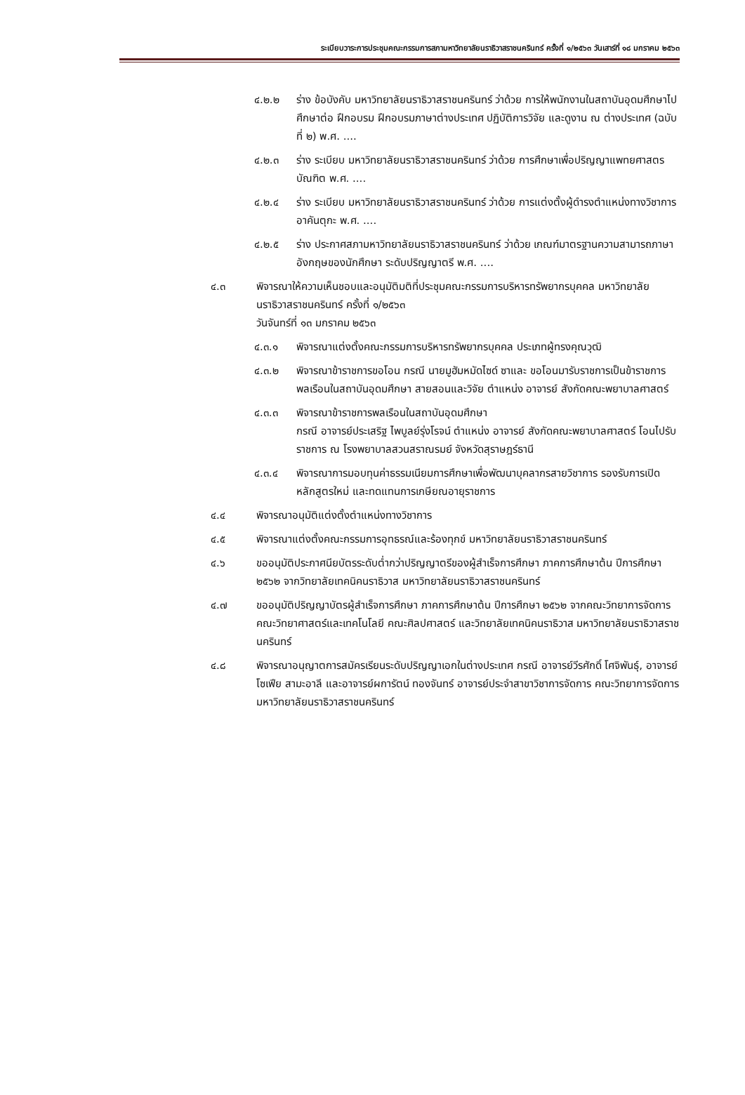ระเบียบวาระการประชุมคณะกรรมการสภามหาวิทยาลัยนราธิวาสราชนครินทร์ ครั้งที่ ๑/๒๕๖๓ วันเสาร์ที่ ๑๘ มกราคม ๒๕๖๓
๔.๒.๒ ร่าง ข้อบังคับ มหาวิทยาลัยนราธิวาสราชนครินทร์ ว่าด้วย การให้พนักงานในสถาบันอุดมศึกษาไปศึกษาต่อ ฝึกอบรม ฝึกอบรมภาษาต่างประเทศ ปฏิบัติการวิจัย และดูงาน ณ ต่างประเทศ (ฉบับที่ ๒) พ.ศ. ....
๔.๒.๓ ร่าง ระเบียบ มหาวิทยาลัยนราธิวาสราชนครินทร์ ว่าด้วย การศึกษาเพื่อปริญญาแพทยศาสตรบัณฑิต พ.ศ. ....
๔.๒.๔ ร่าง ระเบียบ มหาวิทยาลัยนราธิวาสราชนครินทร์ ว่าด้วย การแต่งตั้งผู้ดำรงตำแหน่งทางวิชาการอาคันตุกะ พ.ศ. ....
๔.๒.๕ ร่าง ประกาศสภามหาวิทยาลัยนราธิวาสราชนครินทร์ ว่าด้วย เกณฑ์มาตรฐานความสามารถภาษาอังกฤษของนักศึกษา ระดับปริญญาตรี พ.ศ. ....
๔.๓ พิจารณาให้ความเห็นชอบและอนุมัติมติที่ประชุมคณะกรรมการบริหารทรัพยากรบุคคล มหาวิทยาลัยนราธิวาสราชนครินทร์ ครั้งที่ ๑/๒๕๖๓
วันจันทร์ที่ ๑๓ มกราคม ๒๕๖๓
๔.๓.๑ พิจารณาแต่งตั้งคณะกรรมการบริหารทรัพยากรบุคคล ประเภทผู้ทรงคุณวุฒิ
๔.๓.๒ พิจารณาข้าราชการขอโอน กรณี นายมูฮัมหมัดไซด์ ซาและ ขอโอนมารับราชการเป็นข้าราชการพลเรือนในสถาบันอุดมศึกษา สายสอนและวิจัย ตำแหน่ง อาจารย์ สังกัดคณะพยาบาลศาสตร์
๔.๓.๓ พิจารณาข้าราชการพลเรือนในสถาบันอุดมศึกษา
กรณี อาจารย์ประเสริฐ ไพบูลย์รุ่งโรจน์ ตำแหน่ง อาจารย์ สังกัดคณะพยาบาลศาสตร์ โอนไปรับราชการ ณ โรงพยาบาลสวนสราณรมย์ จังหวัดสุราษฎร์ธานี
๔.๓.๔ พิจารณาการมอบทุนค่าธรรมเนียมการศึกษาเพื่อพัฒนาบุคลากรสายวิชาการ รองรับการเปิดหลักสูตรใหม่ และทดแทนการเกษียณอายุราชการ
๔.๔ พิจารณาอนุมัติแต่งตั้งตำแหน่งทางวิชาการ
๔.๕ พิจารณาแต่งตั้งคณะกรรมการอุทธรณ์และร้องทุกข์ มหาวิทยาลัยนราธิวาสราชนครินทร์
๔.๖ ขออนุมัติประกาศนียบัตรระดับต่ำกว่าปริญญาตรีของผู้สำเร็จการศึกษา ภาคการศึกษาต้น ปีการศึกษา ๒๕๖๒ จากวิทยาลัยเทคนิคนราธิวาส มหาวิทยาลัยนราธิวาสราชนครินทร์
๔.๗ ขออนุมัติปริญญาบัตรผู้สำเร็จการศึกษา ภาคการศึกษาต้น ปีการศึกษา ๒๕๖๒ จากคณะวิทยาการจัดการ คณะวิทยาศาสตร์และเทคโนโลยี คณะศิลปศาสตร์ และวิทยาลัยเทคนิคนราธิวาส มหาวิทยาลัยนราธิวาสราชนครินทร์
๔.๘ พิจารณาอนุญาตการสมัครเรียนระดับปริญญาเอกในต่างประเทศ กรณี อาจารย์วีรศักดิ์ โศจิพันธุ์, อาจารย์โซเฟีย สามะอาลี และอาจารย์ผการัตน์ ทองจันทร์ อาจารย์ประจำสาขาวิชาการจัดการ คณะวิทยาการจัดการ มหาวิทยาลัยนราธิวาสราชนครินทร์